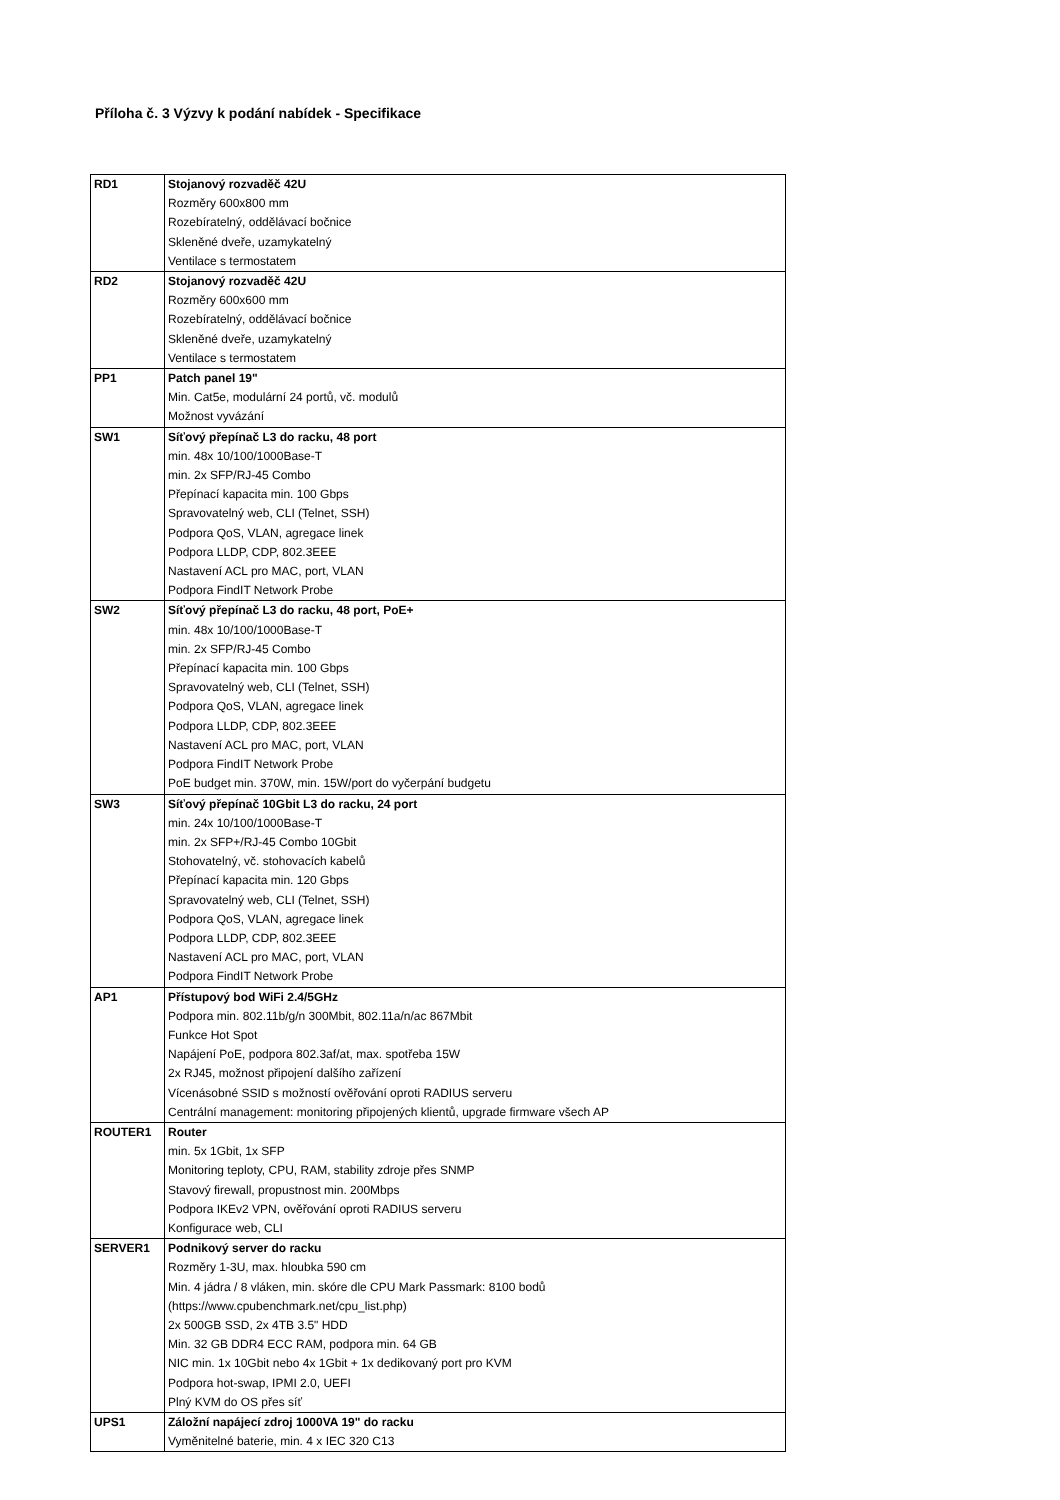Příloha č. 3 Výzvy k podání nabídek - Specifikace
| RD1 | Stojanový rozvaděč 42U Rozměry 600x800 mm Rozebíratelný, oddělávací bočnice Skleněné dveře, uzamykatelný Ventilace s termostatem |
| RD2 | Stojanový rozvaděč 42U Rozměry 600x600 mm Rozebíratelný, oddělávací bočnice Skleněné dveře, uzamykatelný Ventilace s termostatem |
| PP1 | Patch panel 19" Min. Cat5e, modulární 24 portů, vč. modulů Možnost vyvázání |
| SW1 | Síťový přepínač L3 do racku, 48 port min. 48x 10/100/1000Base-T min. 2x SFP/RJ-45 Combo Přepínací kapacita min. 100 Gbps Spravovatelný web, CLI (Telnet, SSH) Podpora QoS, VLAN, agregace linek Podpora LLDP, CDP, 802.3EEE Nastavení ACL pro MAC, port, VLAN Podpora FindIT Network Probe |
| SW2 | Síťový přepínač L3 do racku, 48 port, PoE+ min. 48x 10/100/1000Base-T min. 2x SFP/RJ-45 Combo Přepínací kapacita min. 100 Gbps Spravovatelný web, CLI (Telnet, SSH) Podpora QoS, VLAN, agregace linek Podpora LLDP, CDP, 802.3EEE Nastavení ACL pro MAC, port, VLAN Podpora FindIT Network Probe PoE budget min. 370W, min. 15W/port do vyčerpání budgetu |
| SW3 | Síťový přepínač 10Gbit L3 do racku, 24 port min. 24x 10/100/1000Base-T min. 2x SFP+/RJ-45 Combo 10Gbit Stohovatelný, vč. stohovacích kabelů Přepínací kapacita min. 120 Gbps Spravovatelný web, CLI (Telnet, SSH) Podpora QoS, VLAN, agregace linek Podpora LLDP, CDP, 802.3EEE Nastavení ACL pro MAC, port, VLAN Podpora FindIT Network Probe |
| AP1 | Přístupový bod WiFi 2.4/5GHz Podpora min. 802.11b/g/n 300Mbit, 802.11a/n/ac 867Mbit Funkce Hot Spot Napájení PoE, podpora 802.3af/at, max. spotřeba 15W 2x RJ45, možnost připojení dalšího zařízení Vícenásobné SSID s možností ověřování oproti RADIUS serveru Centrální management: monitoring připojených klientů, upgrade firmware všech AP |
| ROUTER1 | Router min. 5x 1Gbit, 1x SFP Monitoring teploty, CPU, RAM, stability zdroje přes SNMP Stavový firewall, propustnost min. 200Mbps Podpora IKEv2 VPN, ověřování oproti RADIUS serveru Konfigurace web, CLI |
| SERVER1 | Podnikový server do racku Rozměry 1-3U, max. hloubka 590 cm Min. 4 jádra / 8 vláken, min. skóre dle CPU Mark Passmark: 8100 bodů (https://www.cpubenchmark.net/cpu_list.php) 2x 500GB SSD, 2x 4TB 3.5" HDD Min. 32 GB DDR4 ECC RAM, podpora min. 64 GB NIC min. 1x 10Gbit nebo 4x 1Gbit + 1x dedikovaný port pro KVM Podpora hot-swap, IPMI 2.0, UEFI Plný KVM do OS přes síť |
| UPS1 | Záložní napájecí zdroj 1000VA 19" do racku Vyměnitelné baterie, min. 4 x IEC 320 C13 |